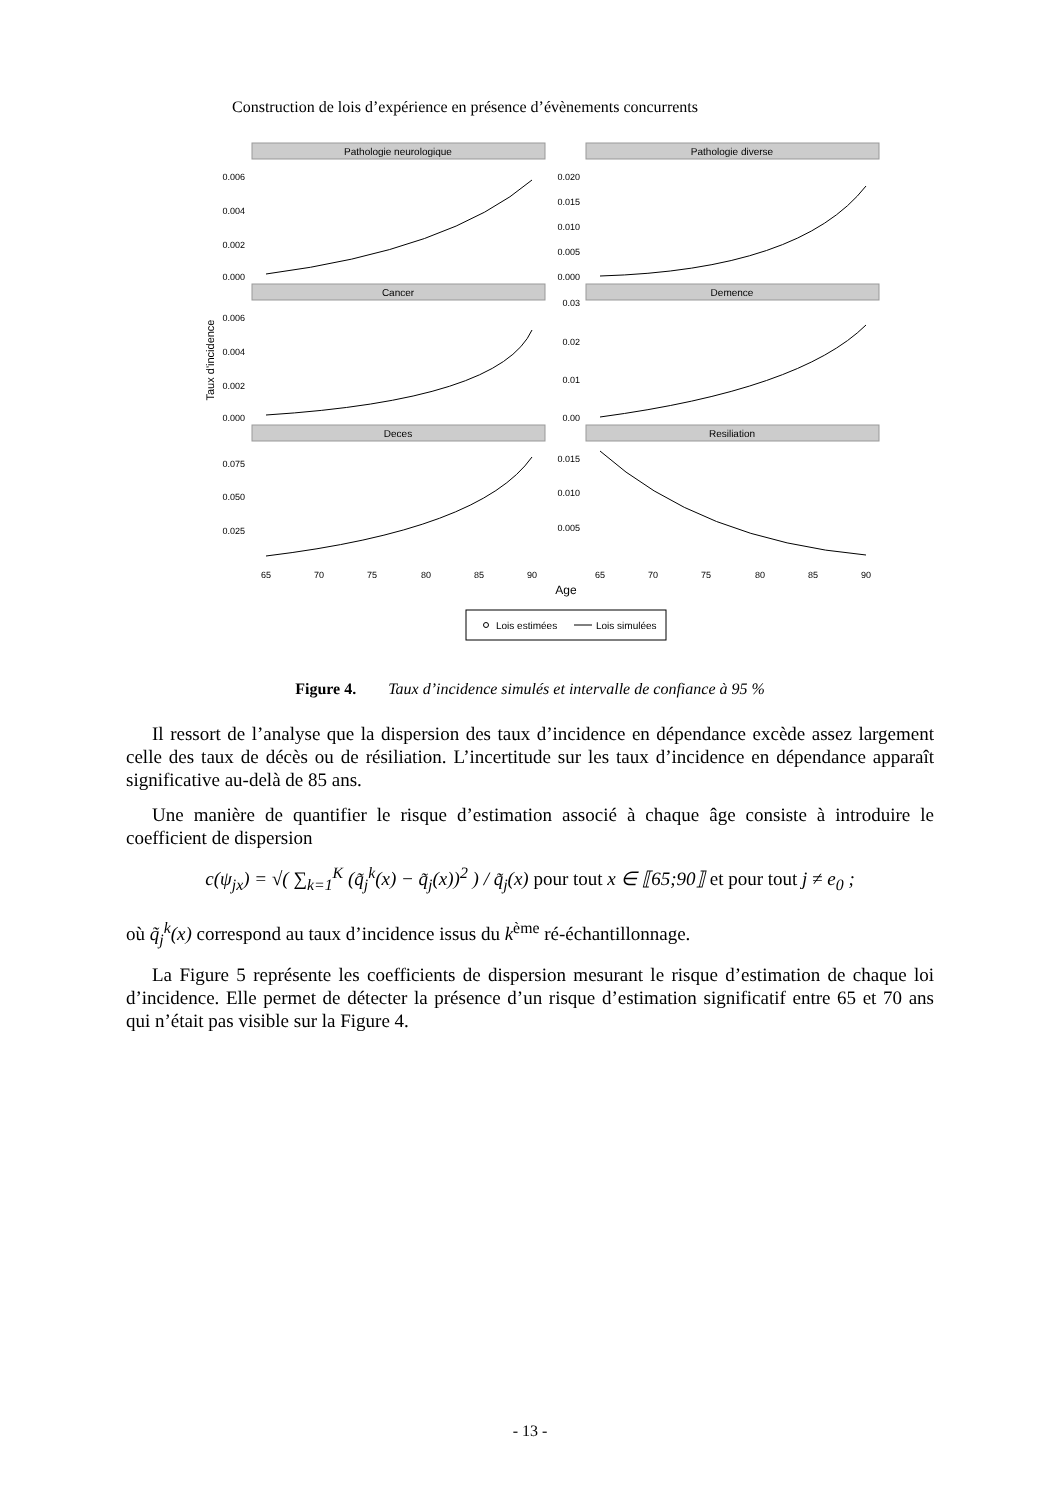Construction de lois d’expérience en présence d’évènements concurrents
Pathologie neurologique
Pathologie diverse
Cancer
Demence
Deces
Resiliation
0.006
0.004
0.002
0.000
0.020
0.015
0.010
0.005
0.000
0.006
0.004
0.002
0.000
0.03
0.02
0.01
0.00
0.075
0.050
0.025
0.015
0.010
0.005
65
70
75
80
85
90
65
70
75
80
85
90
Age
Taux d'incidence
Lois estimées
Lois simulées
Figure 4. Taux d’incidence simulés et intervalle de confiance à 95 %
Il ressort de l’analyse que la dispersion des taux d’incidence en dépendance excède assez largement celle des taux de décès ou de résiliation. L’incertitude sur les taux d’incidence en dépendance apparaît significative au-delà de 85 ans.
Une manière de quantifier le risque d’estimation associé à chaque âge consiste à introduire le coefficient de dispersion
c(ψ<sub>jx</sub>) = √( ∑<sub>k=1</sub><sup>K</sup> (q̃<sub>j</sub><sup>k</sup>(x) − q̃<sub>j</sub>(x))<sup>2</sup> ) / q̃<sub>j</sub>(x) pour tout x ∈ ⟦65;90⟧ et pour tout j ≠ e<sub>0</sub> ;
où q̃<sub>j</sub><sup>k</sup>(x) correspond au taux d’incidence issus du k<sup>ème</sup> ré-échantillonnage.
La Figure 5 représente les coefficients de dispersion mesurant le risque d’estimation de chaque loi d’incidence. Elle permet de détecter la présence d’un risque d’estimation significatif entre 65 et 70 ans qui n’était pas visible sur la Figure 4.
- 13 -